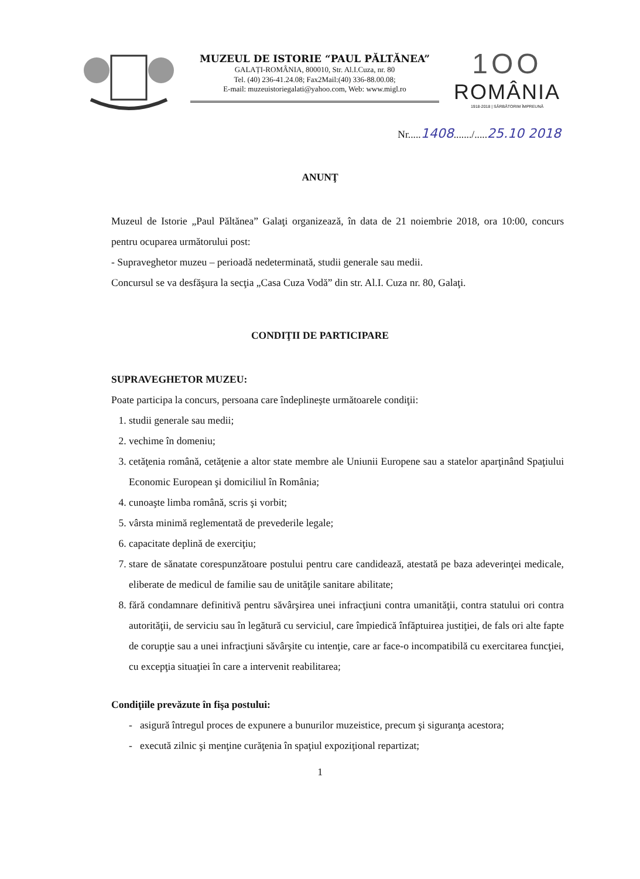MUZEUL DE ISTORIE “PAUL PĂLTĂNEA”
GALAȚI-ROMÂNIA, 800010, Str. Al.I.Cuza, nr. 80
Tel. (40) 236-41.24.08; Fax2Mail:(40) 336-88.00.08;
E-mail: muzeuistoriegalati@yahoo.com, Web: www.migl.ro
1OO
ROMÂNIA
1918-2018 | SĂRBĂTORIM ÎMPREUNĂ
Nr.....1408......./.....25.10 2018
ANUNŢ
Muzeul de Istorie „Paul Păltănea” Galaţi organizează, în data de 21 noiembrie 2018, ora 10:00, concurs pentru ocuparea următorului post:
- Supraveghetor muzeu – perioadă nedeterminată, studii generale sau medii.
Concursul se va desfăşura la secţia „Casa Cuza Vodă” din str. Al.I. Cuza nr. 80, Galaţi.
CONDIŢII DE PARTICIPARE
SUPRAVEGHETOR MUZEU:
Poate participa la concurs, persoana care îndeplineşte următoarele condiţii:
1. studii generale sau medii;
2. vechime în domeniu;
3. cetăţenia română, cetăţenie a altor state membre ale Uniunii Europene sau a statelor aparţinând Spaţiului Economic European şi domiciliul în România;
4. cunoaşte limba română, scris şi vorbit;
5. vârsta minimă reglementată de prevederile legale;
6. capacitate deplină de exerciţiu;
7. stare de sănatate corespunzătoare postului pentru care candidează, atestată pe baza adeverinţei medicale, eliberate de medicul de familie sau de unităţile sanitare abilitate;
8. fără condamnare definitivă pentru săvârşirea unei infracţiuni contra umanităţii, contra statului ori contra autorităţii, de serviciu sau în legătură cu serviciul, care împiedică înfăptuirea justiţiei, de fals ori alte fapte de corupţie sau a unei infracţiuni săvârşite cu intenţie, care ar face-o incompatibilă cu exercitarea funcţiei, cu excepţia situaţiei în care a intervenit reabilitarea;
Condiţiile prevăzute în fişa postului:
- asigură întregul proces de expunere a bunurilor muzeistice, precum şi siguranţa acestora;
- execută zilnic şi menţine curăţenia în spaţiul expoziţional repartizat;
1